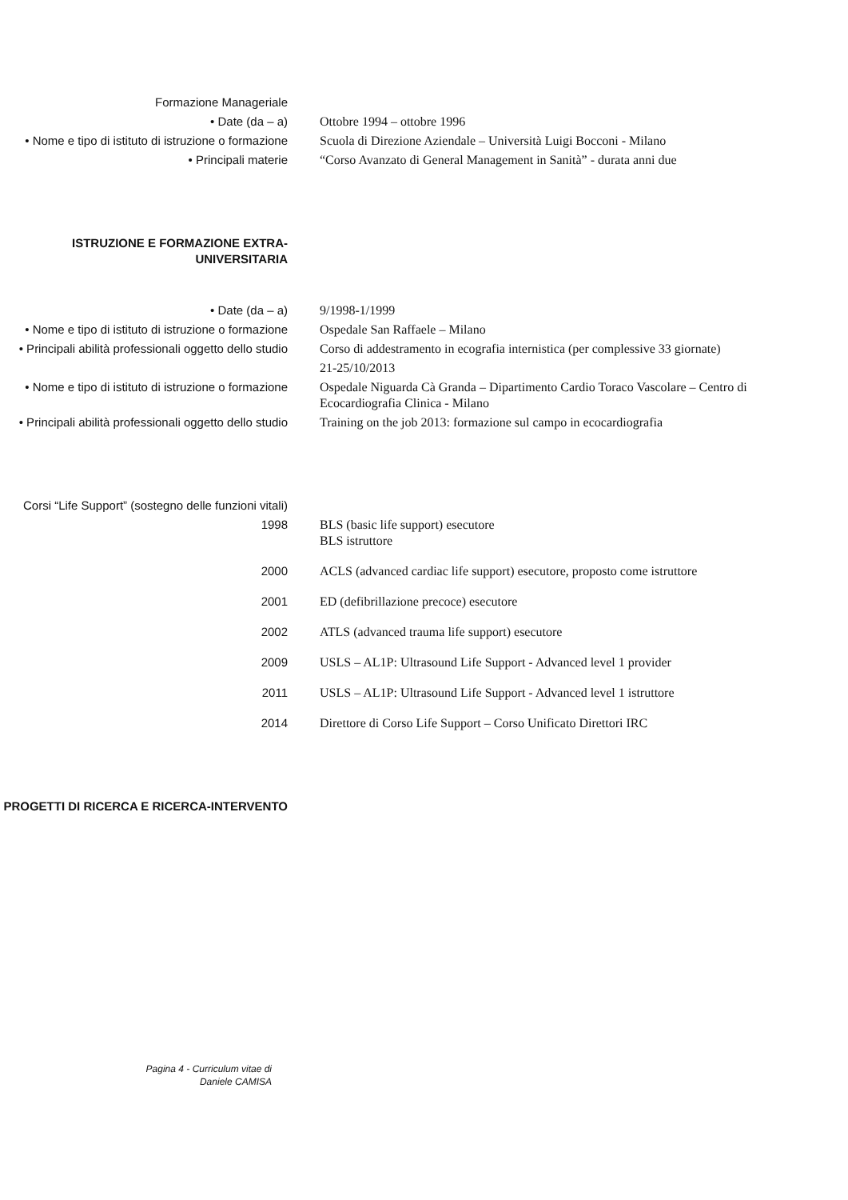Formazione Manageriale
• Date (da – a) Ottobre 1994 – ottobre 1996
• Nome e tipo di istituto di istruzione o formazione
Scuola di Direzione Aziendale – Università Luigi Bocconi - Milano
• Principali materie “Corso Avanzato di General Management in Sanità” - durata anni due
ISTRUZIONE E FORMAZIONE EXTRA-UNIVERSITARIA
• Date (da – a) 9/1998-1/1999
• Nome e tipo di istituto di istruzione o formazione
Ospedale San Raffaele – Milano
• Principali abilità professionali oggetto dello studio
Corso di addestramento in ecografia internistica (per complessive 33 giornate)
21-25/10/2013
• Nome e tipo di istituto di istruzione o formazione
Ospedale Niguarda Cà Granda – Dipartimento Cardio Toraco Vascolare – Centro di Ecocardiografia Clinica - Milano
• Principali abilità professionali oggetto dello studio
Training on the job 2013: formazione sul campo in ecocardiografia
Corsi “Life Support” (sostegno delle funzioni vitali)
1998 BLS (basic life support) esecutore
BLS istruttore
2000 ACLS (advanced cardiac life support) esecutore, proposto come istruttore
2001 ED (defibrillazione precoce) esecutore
2002 ATLS (advanced trauma life support) esecutore
2009 USLS – AL1P: Ultrasound Life Support - Advanced level 1 provider
2011 USLS – AL1P: Ultrasound Life Support - Advanced level 1 istruttore
2014 Direttore di Corso Life Support – Corso Unificato Direttori IRC
PROGETTI DI RICERCA E RICERCA-INTERVENTO
Pagina 4 - Curriculum vitae di
Daniele CAMISA